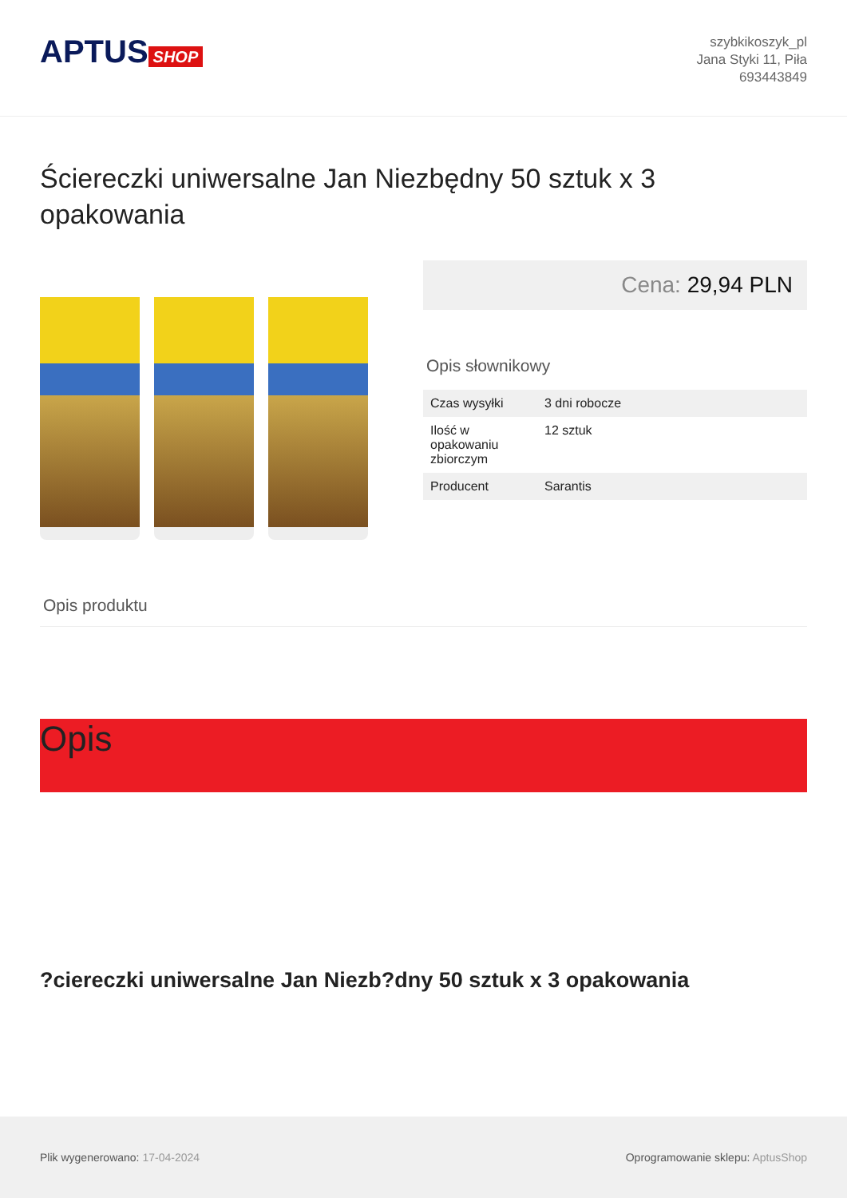APTUS SHOP
szybkikoszyk_pl
Jana Styki 11, Piła
693443849
Ściereczki uniwersalne Jan Niezbędny 50 sztuk x 3 opakowania
Cena: 29,94 PLN
Opis słownikowy
| Czas wysyłki | 3 dni robocze |
| Ilość w opakowaniu zbiorczym | 12 sztuk |
| Producent | Sarantis |
Opis produktu
Opis
?ciereczki uniwersalne Jan Niezb?dny 50 sztuk x 3 opakowania
Plik wygenerowano: 17-04-2024
Oprogramowanie sklepu: AptusShop